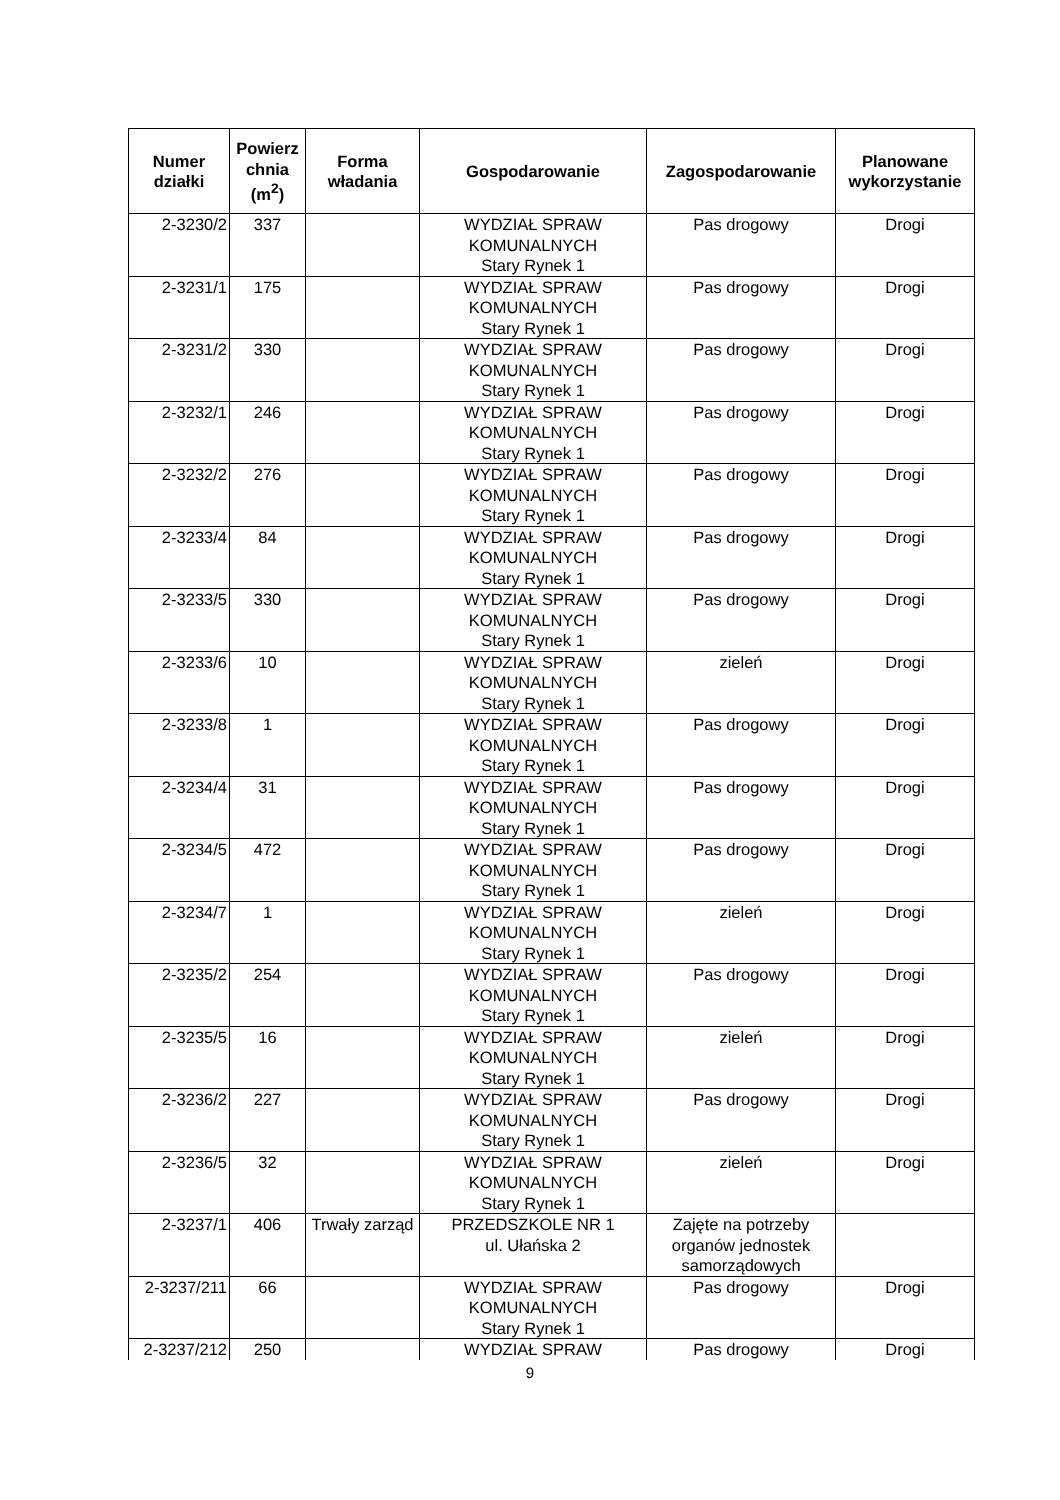| Numer działki | Powierz chnia (m<sup>2</sup>) | Forma władania | Gospodarowanie | Zagospodarowanie | Planowane wykorzystanie |
| --- | --- | --- | --- | --- | --- |
| 2-3230/2 | 337 | | WYDZIAŁ SPRAW KOMUNALNYCH Stary Rynek 1 | Pas drogowy | Drogi |
| 2-3231/1 | 175 | | WYDZIAŁ SPRAW KOMUNALNYCH Stary Rynek 1 | Pas drogowy | Drogi |
| 2-3231/2 | 330 | | WYDZIAŁ SPRAW KOMUNALNYCH Stary Rynek 1 | Pas drogowy | Drogi |
| 2-3232/1 | 246 | | WYDZIAŁ SPRAW KOMUNALNYCH Stary Rynek 1 | Pas drogowy | Drogi |
| 2-3232/2 | 276 | | WYDZIAŁ SPRAW KOMUNALNYCH Stary Rynek 1 | Pas drogowy | Drogi |
| 2-3233/4 | 84 | | WYDZIAŁ SPRAW KOMUNALNYCH Stary Rynek 1 | Pas drogowy | Drogi |
| 2-3233/5 | 330 | | WYDZIAŁ SPRAW KOMUNALNYCH Stary Rynek 1 | Pas drogowy | Drogi |
| 2-3233/6 | 10 | | WYDZIAŁ SPRAW KOMUNALNYCH Stary Rynek 1 | zieleń | Drogi |
| 2-3233/8 | 1 | | WYDZIAŁ SPRAW KOMUNALNYCH Stary Rynek 1 | Pas drogowy | Drogi |
| 2-3234/4 | 31 | | WYDZIAŁ SPRAW KOMUNALNYCH Stary Rynek 1 | Pas drogowy | Drogi |
| 2-3234/5 | 472 | | WYDZIAŁ SPRAW KOMUNALNYCH Stary Rynek 1 | Pas drogowy | Drogi |
| 2-3234/7 | 1 | | WYDZIAŁ SPRAW KOMUNALNYCH Stary Rynek 1 | zieleń | Drogi |
| 2-3235/2 | 254 | | WYDZIAŁ SPRAW KOMUNALNYCH Stary Rynek 1 | Pas drogowy | Drogi |
| 2-3235/5 | 16 | | WYDZIAŁ SPRAW KOMUNALNYCH Stary Rynek 1 | zieleń | Drogi |
| 2-3236/2 | 227 | | WYDZIAŁ SPRAW KOMUNALNYCH Stary Rynek 1 | Pas drogowy | Drogi |
| 2-3236/5 | 32 | | WYDZIAŁ SPRAW KOMUNALNYCH Stary Rynek 1 | zieleń | Drogi |
| 2-3237/1 | 406 | Trwały zarząd | PRZEDSZKOLE NR 1 ul. Ułańska 2 | Zajęte na potrzeby organów jednostek samorządowych | |
| 2-3237/211 | 66 | | WYDZIAŁ SPRAW KOMUNALNYCH Stary Rynek 1 | Pas drogowy | Drogi |
| 2-3237/212 | 250 | | WYDZIAŁ SPRAW | Pas drogowy | Drogi |
9